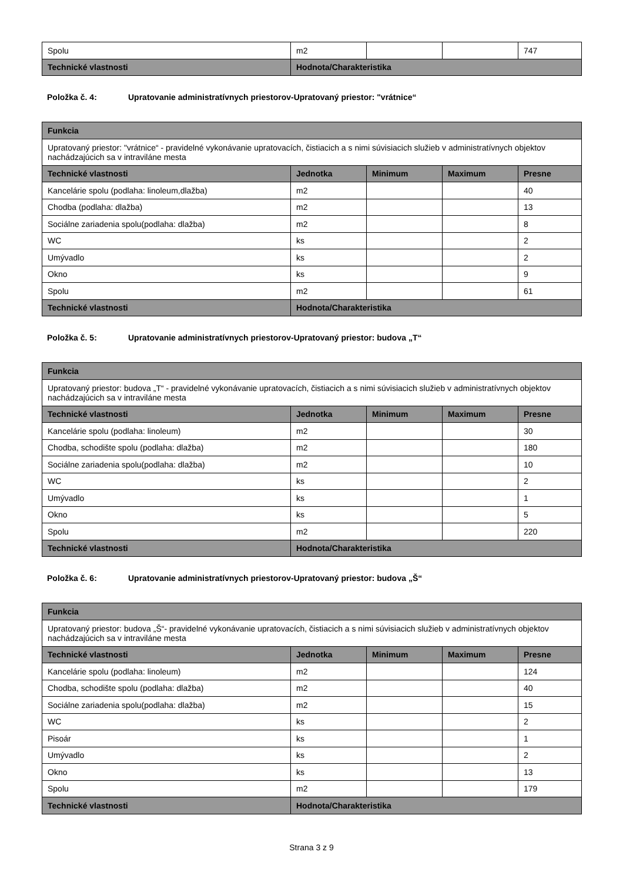| Spolu | m2 | | | 747 |
| Technické vlastnosti | Hodnota/Charakteristika | | | |
Položka č. 4: Upratovanie administratívnych priestorov-Upratovaný priestor: "vrátnice“
| Funkcia | | | | |
| --- | --- | --- | --- | --- |
| Upratovaný priestor: "vrátnice“ - pravidelné vykonávanie upratovacích, čistiacich a s nimi súvisiacich služieb v administratívnych objektov nachádzajúcich sa v intraviláne mesta | | | | |
| Technické vlastnosti | Jednotka | Minimum | Maximum | Presne |
| Kancelárie spolu (podlaha: linoleum,dlažba) | m2 | | | 40 |
| Chodba (podlaha: dlažba) | m2 | | | 13 |
| Sociálne zariadenia spolu(podlaha: dlažba) | m2 | | | 8 |
| WC | ks | | | 2 |
| Umývadlo | ks | | | 2 |
| Okno | ks | | | 9 |
| Spolu | m2 | | | 61 |
| Technické vlastnosti | Hodnota/Charakteristika | | | |
Položka č. 5: Upratovanie administratívnych priestorov-Upratovaný priestor: budova „T“
| Funkcia | | | | |
| --- | --- | --- | --- | --- |
| Upratovaný priestor: budova „T“ - pravidelné vykonávanie upratovacích, čistiacich a s nimi súvisiacich služieb v administratívnych objektov nachádzajúcich sa v intraviláne mesta | | | | |
| Technické vlastnosti | Jednotka | Minimum | Maximum | Presne |
| Kancelárie spolu (podlaha: linoleum) | m2 | | | 30 |
| Chodba, schodište spolu (podlaha: dlažba) | m2 | | | 180 |
| Sociálne zariadenia spolu(podlaha: dlažba) | m2 | | | 10 |
| WC | ks | | | 2 |
| Umývadlo | ks | | | 1 |
| Okno | ks | | | 5 |
| Spolu | m2 | | | 220 |
| Technické vlastnosti | Hodnota/Charakteristika | | | |
Položka č. 6: Upratovanie administratívnych priestorov-Upratovaný priestor: budova „Š“
| Funkcia | | | | |
| --- | --- | --- | --- | --- |
| Upratovaný priestor: budova „Š“- pravidelné vykonávanie upratovacích, čistiacich a s nimi súvisiacich služieb v administratívnych objektov nachádzajúcich sa v intraviláne mesta | | | | |
| Technické vlastnosti | Jednotka | Minimum | Maximum | Presne |
| Kancelárie spolu (podlaha: linoleum) | m2 | | | 124 |
| Chodba, schodište spolu (podlaha: dlažba) | m2 | | | 40 |
| Sociálne zariadenia spolu(podlaha: dlažba) | m2 | | | 15 |
| WC | ks | | | 2 |
| Pisoár | ks | | | 1 |
| Umývadlo | ks | | | 2 |
| Okno | ks | | | 13 |
| Spolu | m2 | | | 179 |
| Technické vlastnosti | Hodnota/Charakteristika | | | |
Strana 3 z 9